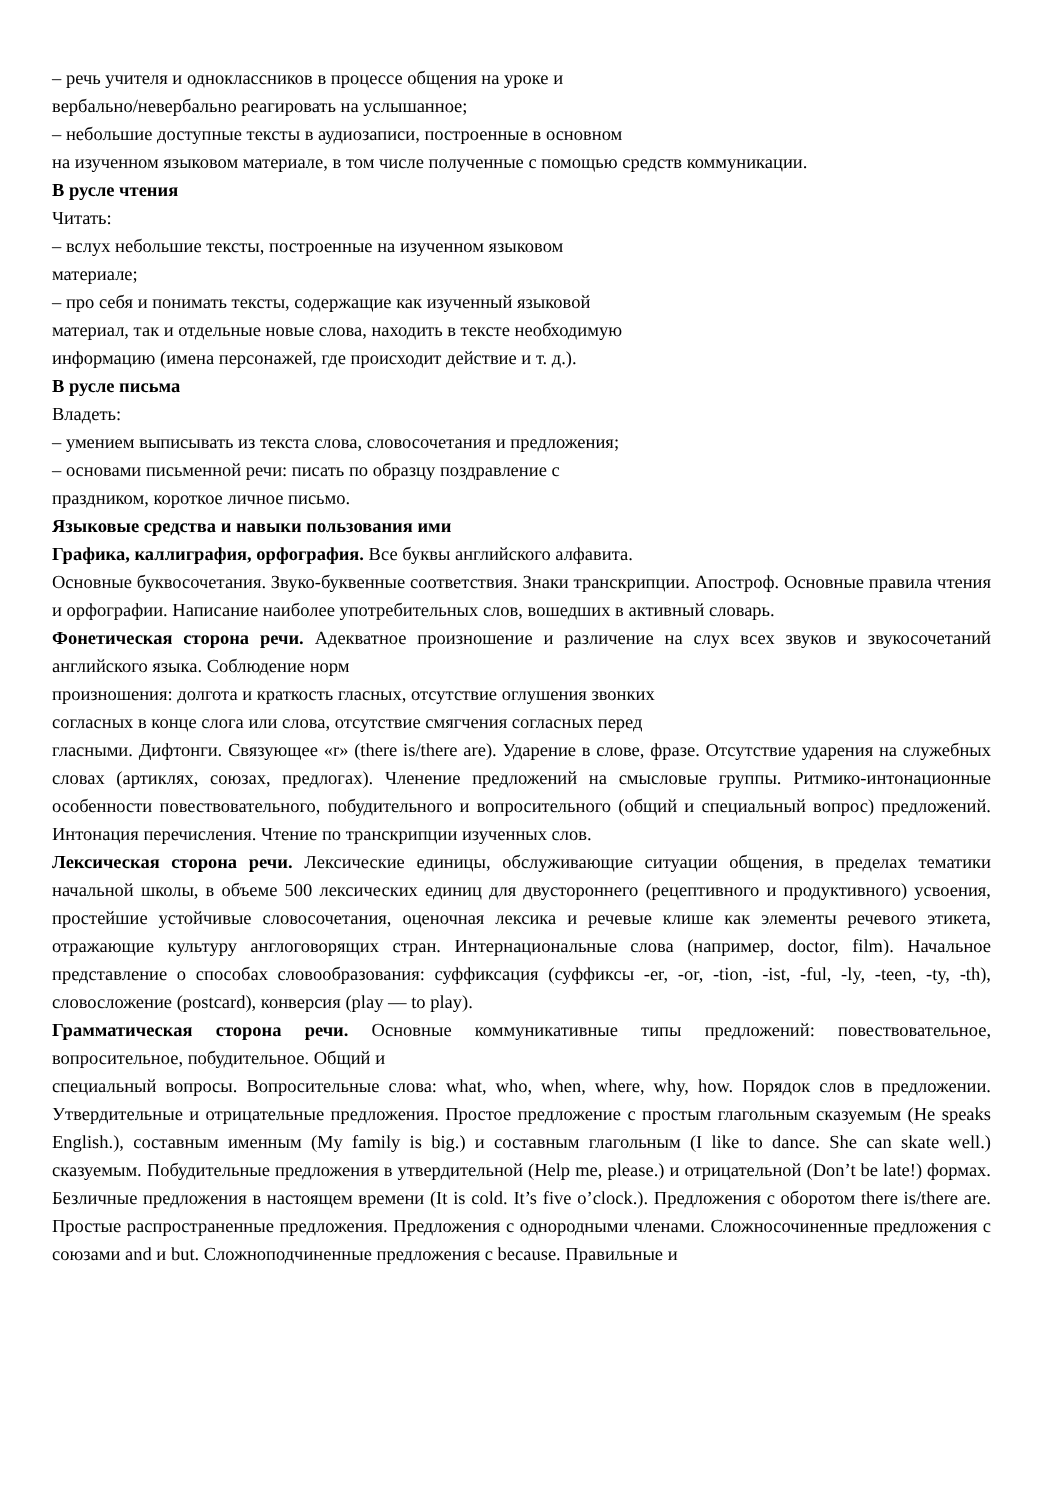– речь учителя и одноклассников в процессе общения на уроке и
вербально/невербально реагировать на услышанное;
– небольшие доступные тексты в аудиозаписи, построенные в основном
на изученном языковом материале, в том числе полученные с помощью средств коммуникации.
В русле чтения
Читать:
– вслух небольшие тексты, построенные на изученном языковом
материале;
– про себя и понимать тексты, содержащие как изученный языковой
материал, так и отдельные новые слова, находить в тексте необходимую
информацию (имена персонажей, где происходит действие и т. д.).
В русле письма
Владеть:
– умением выписывать из текста слова, словосочетания и предложения;
– основами письменной речи: писать по образцу поздравление с
праздником, короткое личное письмо.
Языковые средства и навыки пользования ими
Графика, каллиграфия, орфография. Все буквы английского алфавита.
Основные буквосочетания. Звуко-буквенные соответствия. Знаки транскрипции. Апостроф. Основные правила чтения и орфографии. Написание наиболее употребительных слов, вошедших в активный словарь.
Фонетическая сторона речи. Адекватное произношение и различение на слух всех звуков и звукосочетаний английского языка. Соблюдение норм
произношения: долгота и краткость гласных, отсутствие оглушения звонких
согласных в конце слога или слова, отсутствие смягчения согласных перед
гласными. Дифтонги. Связующее «r» (there is/there are). Ударение в слове, фразе. Отсутствие ударения на служебных словах (артиклях, союзах, предлогах). Членение предложений на смысловые группы. Ритмико-интонационные особенности повествовательного, побудительного и вопросительного (общий и специальный вопрос) предложений. Интонация перечисления. Чтение по транскрипции изученных слов.
Лексическая сторона речи. Лексические единицы, обслуживающие ситуации общения, в пределах тематики начальной школы, в объеме 500 лексических единиц для двустороннего (рецептивного и продуктивного) усвоения, простейшие устойчивые словосочетания, оценочная лексика и речевые клише как элементы речевого этикета, отражающие культуру англоговорящих стран. Интернациональные слова (например, doctor, film). Начальное представление о способах словообразования: суффиксация (суффиксы -er, -or, -tion, -ist, -ful, -ly, -teen, -ty, -th), словосложение (postcard), конверсия (play — to play).
Грамматическая сторона речи. Основные коммуникативные типы предложений: повествовательное, вопросительное, побудительное. Общий и
специальный вопросы. Вопросительные слова: what, who, when, where, why, how. Порядок слов в предложении. Утвердительные и отрицательные предложения. Простое предложение с простым глагольным сказуемым (He speaks English.), составным именным (My family is big.) и составным глагольным (I like to dance. She can skate well.) сказуемым. Побудительные предложения в утвердительной (Help me, please.) и отрицательной (Don’t be late!) формах. Безличные предложения в настоящем времени (It is cold. It’s five o’clock.). Предложения с оборотом there is/there are. Простые распространенные предложения. Предложения с однородными членами. Сложносочиненные предложения с союзами and и but. Сложноподчиненные предложения с because. Правильные и